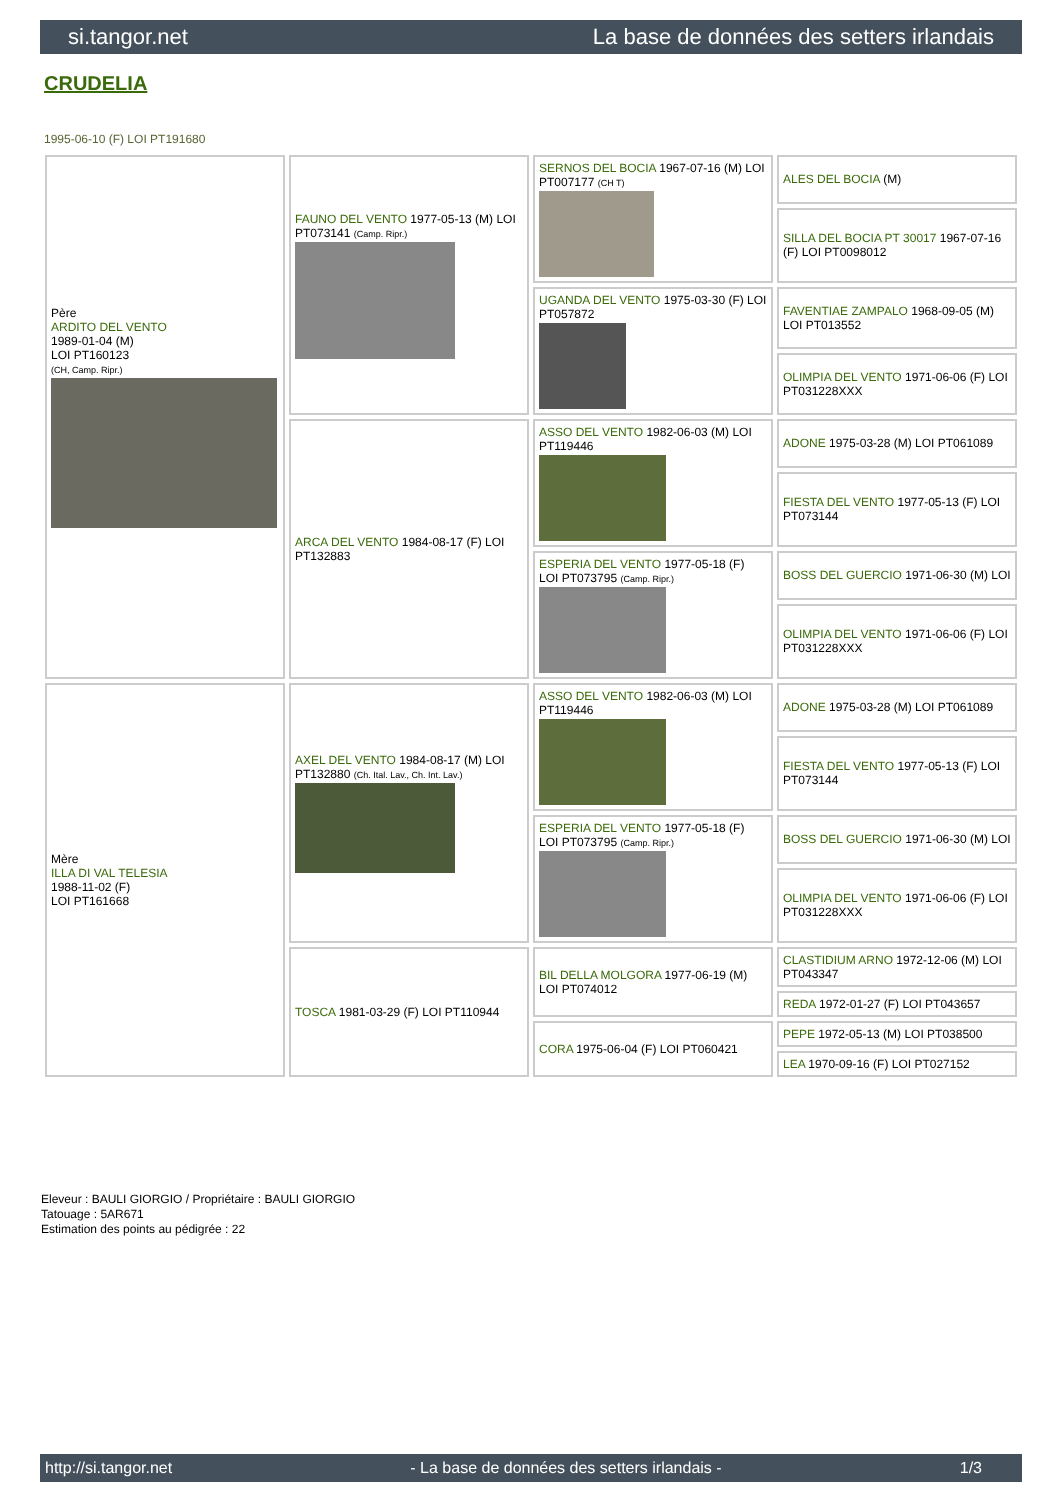si.tangor.net La base de données des setters irlandais
CRUDELIA
1995-06-10 (F) LOI PT191680
| Père ARDITO DEL VENTO 1989-01-04 (M) LOI PT160123 (CH, Camp. Ripr.) | FAUNO DEL VENTO 1977-05-13 (M) LOI PT073141 (Camp. Ripr.) | SERNOS DEL BOCIA 1967-07-16 (M) LOI PT007177 (CH T) | ALES DEL BOCIA (M) |
| | | | SILLA DEL BOCIA PT 30017 1967-07-16 (F) LOI PT0098012 |
| | | UGANDA DEL VENTO 1975-03-30 (F) LOI PT057872 | FAVENTIAE ZAMPALO 1968-09-05 (M) LOI PT013552 |
| | | | OLIMPIA DEL VENTO 1971-06-06 (F) LOI PT031228XXX |
| | ARCA DEL VENTO 1984-08-17 (F) LOI PT132883 | ASSO DEL VENTO 1982-06-03 (M) LOI PT119446 | ADONE 1975-03-28 (M) LOI PT061089 |
| | | | FIESTA DEL VENTO 1977-05-13 (F) LOI PT073144 |
| | | ESPERIA DEL VENTO 1977-05-18 (F) LOI PT073795 (Camp. Ripr.) | BOSS DEL GUERCIO 1971-06-30 (M) LOI |
| | | | OLIMPIA DEL VENTO 1971-06-06 (F) LOI PT031228XXX |
| Mère ILLA DI VAL TELESIA 1988-11-02 (F) LOI PT161668 | AXEL DEL VENTO 1984-08-17 (M) LOI PT132880 (Ch. Ital. Lav., Ch. Int. Lav.) | ASSO DEL VENTO 1982-06-03 (M) LOI PT119446 | ADONE 1975-03-28 (M) LOI PT061089 |
| | | | FIESTA DEL VENTO 1977-05-13 (F) LOI PT073144 |
| | | ESPERIA DEL VENTO 1977-05-18 (F) LOI PT073795 (Camp. Ripr.) | BOSS DEL GUERCIO 1971-06-30 (M) LOI |
| | | | OLIMPIA DEL VENTO 1971-06-06 (F) LOI PT031228XXX |
| | TOSCA 1981-03-29 (F) LOI PT110944 | BIL DELLA MOLGORA 1977-06-19 (M) LOI PT074012 | CLASTIDIUM ARNO 1972-12-06 (M) LOI PT043347 |
| | | | REDA 1972-01-27 (F) LOI PT043657 |
| | | CORA 1975-06-04 (F) LOI PT060421 | PEPE 1972-05-13 (M) LOI PT038500 |
| | | | LEA 1970-09-16 (F) LOI PT027152 |
Eleveur : BAULI GIORGIO / Propriétaire : BAULI GIORGIO
Tatouage : 5AR671
Estimation des points au pédigrée : 22
http://si.tangor.net - La base de données des setters irlandais - 1/3